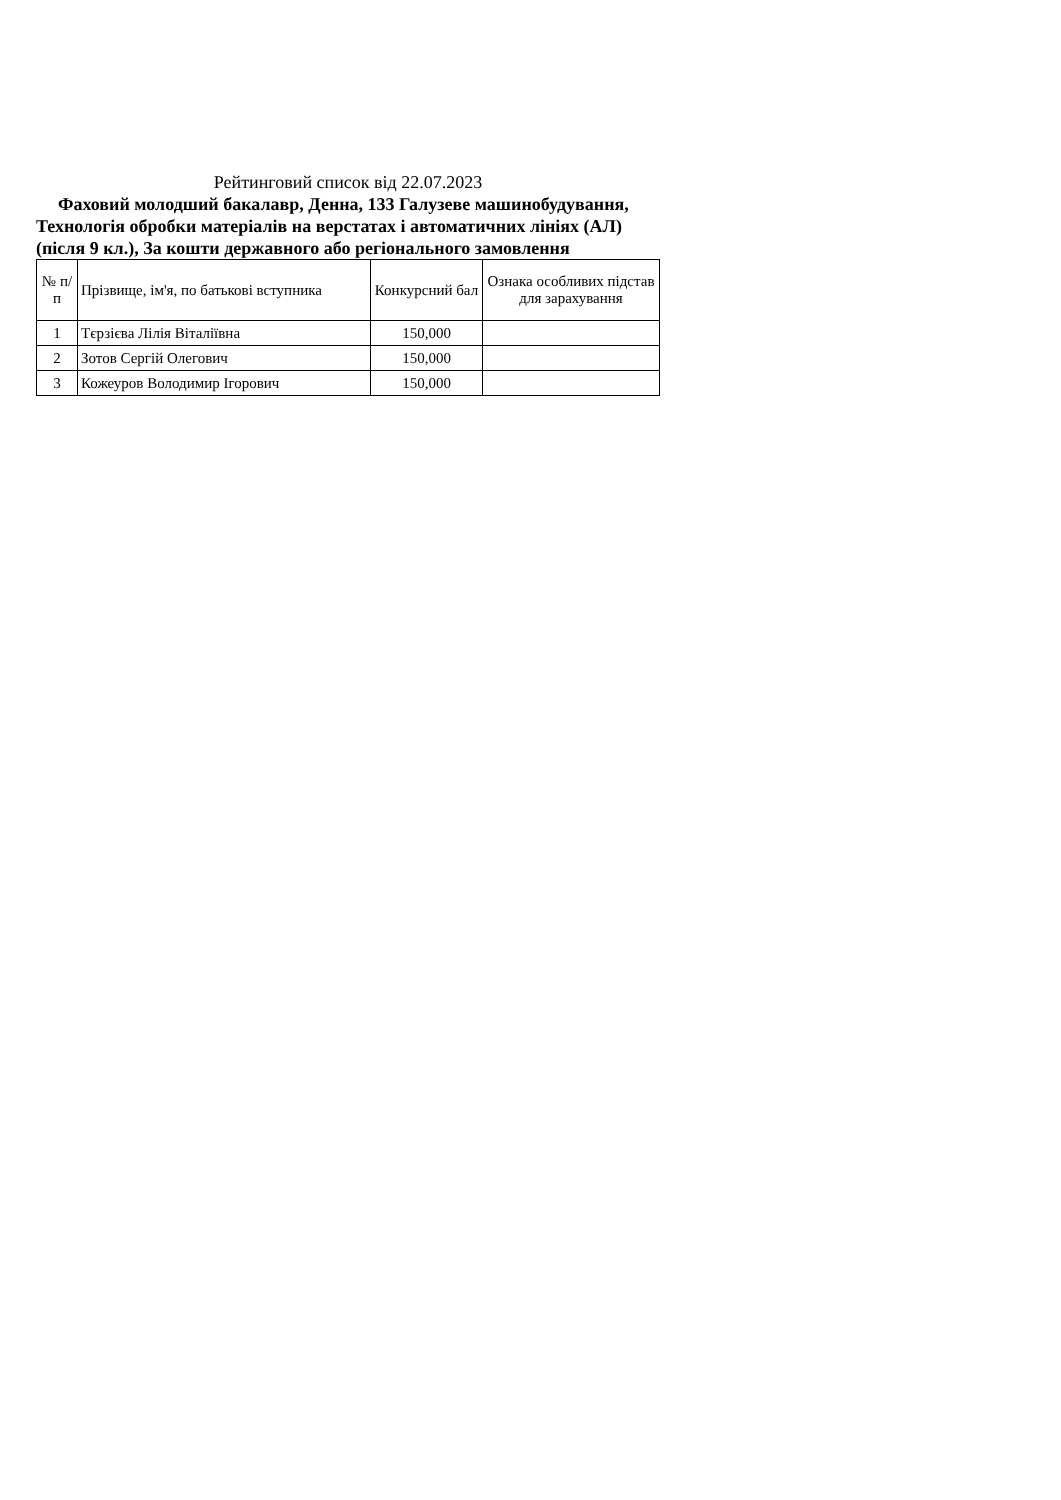Рейтинговий список від 22.07.2023
Фаховий молодший бакалавр, Денна, 133 Галузеве машинобудування, Технологія обробки матеріалів на верстатах і автоматичних лініях (АЛ) (після 9 кл.), За кошти державного або регіонального замовлення
| № п/п | Прізвище, ім'я, по батькові вступника | Конкурсний бал | Ознака особливих підстав для зарахування |
| --- | --- | --- | --- |
| 1 | Тєрзієва Лілія Віталіївна | 150,000 | |
| 2 | Зотов Сергій Олегович | 150,000 | |
| 3 | Кожеуров Володимир Ігорович | 150,000 | |